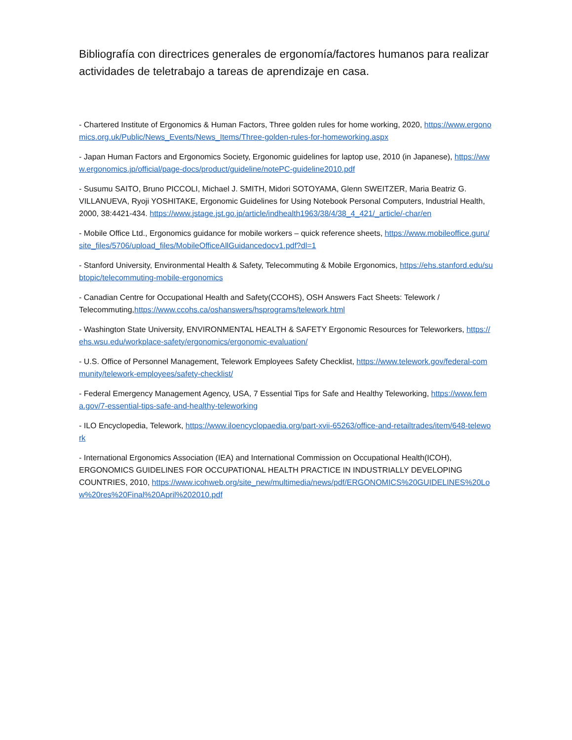Bibliografía con directrices generales de ergonomía/factores humanos para realizar actividades de teletrabajo a tareas de aprendizaje en casa.
- Chartered Institute of Ergonomics & Human Factors, Three golden rules for home working, 2020, https://www.ergonomics.org.uk/Public/News_Events/News_Items/Three-golden-rules-for-homeworking.aspx
- Japan Human Factors and Ergonomics Society, Ergonomic guidelines for laptop use, 2010 (in Japanese), https://www.ergonomics.jp/official/page-docs/product/guideline/notePC-guideline2010.pdf
- Susumu SAITO, Bruno PICCOLI, Michael J. SMITH, Midori SOTOYAMA, Glenn SWEITZER, Maria Beatriz G. VILLANUEVA, Ryoji YOSHITAKE, Ergonomic Guidelines for Using Notebook Personal Computers, Industrial Health, 2000, 38:4421-434. https://www.jstage.jst.go.jp/article/indhealth1963/38/4/38_4_421/_article/-char/en
- Mobile Office Ltd., Ergonomics guidance for mobile workers – quick reference sheets, https://www.mobileoffice.guru/site_files/5706/upload_files/MobileOfficeAllGuidancedocv1.pdf?dl=1
- Stanford University, Environmental Health & Safety, Telecommuting & Mobile Ergonomics, https://ehs.stanford.edu/subtopic/telecommuting-mobile-ergonomics
- Canadian Centre for Occupational Health and Safety(CCOHS), OSH Answers Fact Sheets: Telework / Telecommuting,https://www.ccohs.ca/oshanswers/hsprograms/telework.html
- Washington State University, ENVIRONMENTAL HEALTH & SAFETY Ergonomic Resources for Teleworkers, https://ehs.wsu.edu/workplace-safety/ergonomics/ergonomic-evaluation/
- U.S. Office of Personnel Management, Telework Employees Safety Checklist, https://www.telework.gov/federal-community/telework-employees/safety-checklist/
- Federal Emergency Management Agency, USA, 7 Essential Tips for Safe and Healthy Teleworking, https://www.fema.gov/7-essential-tips-safe-and-healthy-teleworking
- ILO Encyclopedia, Telework, https://www.iloencyclopaedia.org/part-xvii-65263/office-and-retailtrades/item/648-telework
- International Ergonomics Association (IEA) and International Commission on Occupational Health(ICOH), ERGONOMICS GUIDELINES FOR OCCUPATIONAL HEALTH PRACTICE IN INDUSTRIALLY DEVELOPING COUNTRIES, 2010, https://www.icohweb.org/site_new/multimedia/news/pdf/ERGONOMICS%20GUIDELINES%20Low%20res%20Final%20April%202010.pdf